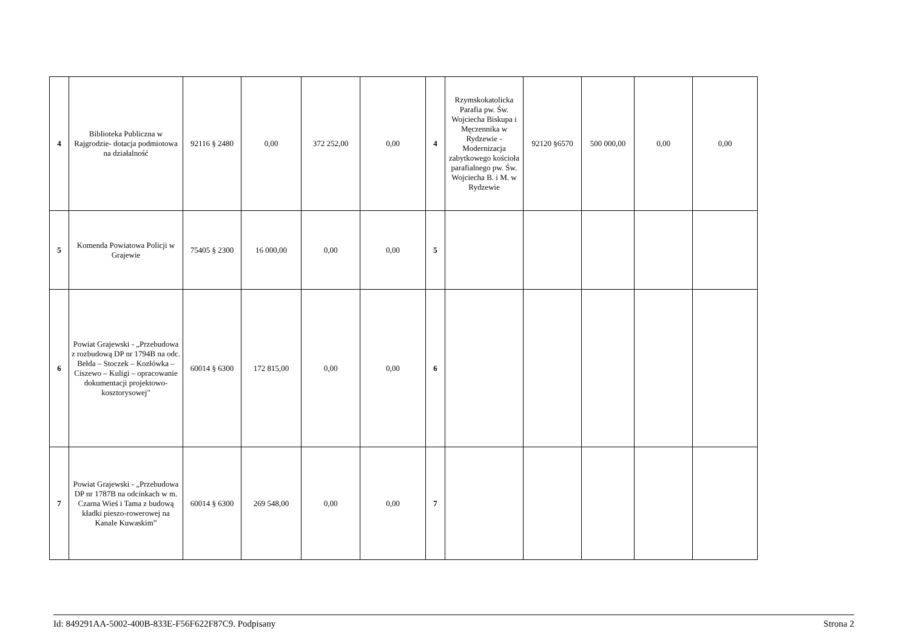| 4 | Biblioteka Publiczna w Rajgrodzie- dotacja podmiotowa na działalność | 92116 § 2480 | 0,00 | 372 252,00 | 0,00 | 4 | Rzymskokatolicka Parafia pw. Św. Wojciecha Biskupa i Męczennika w Rydzewie - Modernizacja zabytkowego kościoła parafialnego pw. Św. Wojciecha B. i M. w Rydzewie | 92120 §6570 | 500 000,00 | 0,00 | 0,00 |
| 5 | Komenda Powiatowa Policji w Grajewie | 75405 § 2300 | 16 000,00 | 0,00 | 0,00 | 5 | | | | | |
| 6 | Powiat Grajewski - „Przebudowa z rozbudową DP nr 1794B na odc. Bełda – Stoczek – Kozłówka – Ciszewo – Kuligi – opracowanie dokumentacji projektowo-kosztorysowej" | 60014 § 6300 | 172 815,00 | 0,00 | 0,00 | 6 | | | | | |
| 7 | Powiat Grajewski - „Przebudowa DP nr 1787B na odcinkach w m. Czarna Wieś i Tama z budową kładki pieszo-rowerowej na Kanale Kuwaskim” | 60014 § 6300 | 269 548,00 | 0,00 | 0,00 | 7 | | | | | |
Id: 849291AA-5002-400B-833E-F56F622F87C9. Podpisany Strona 2